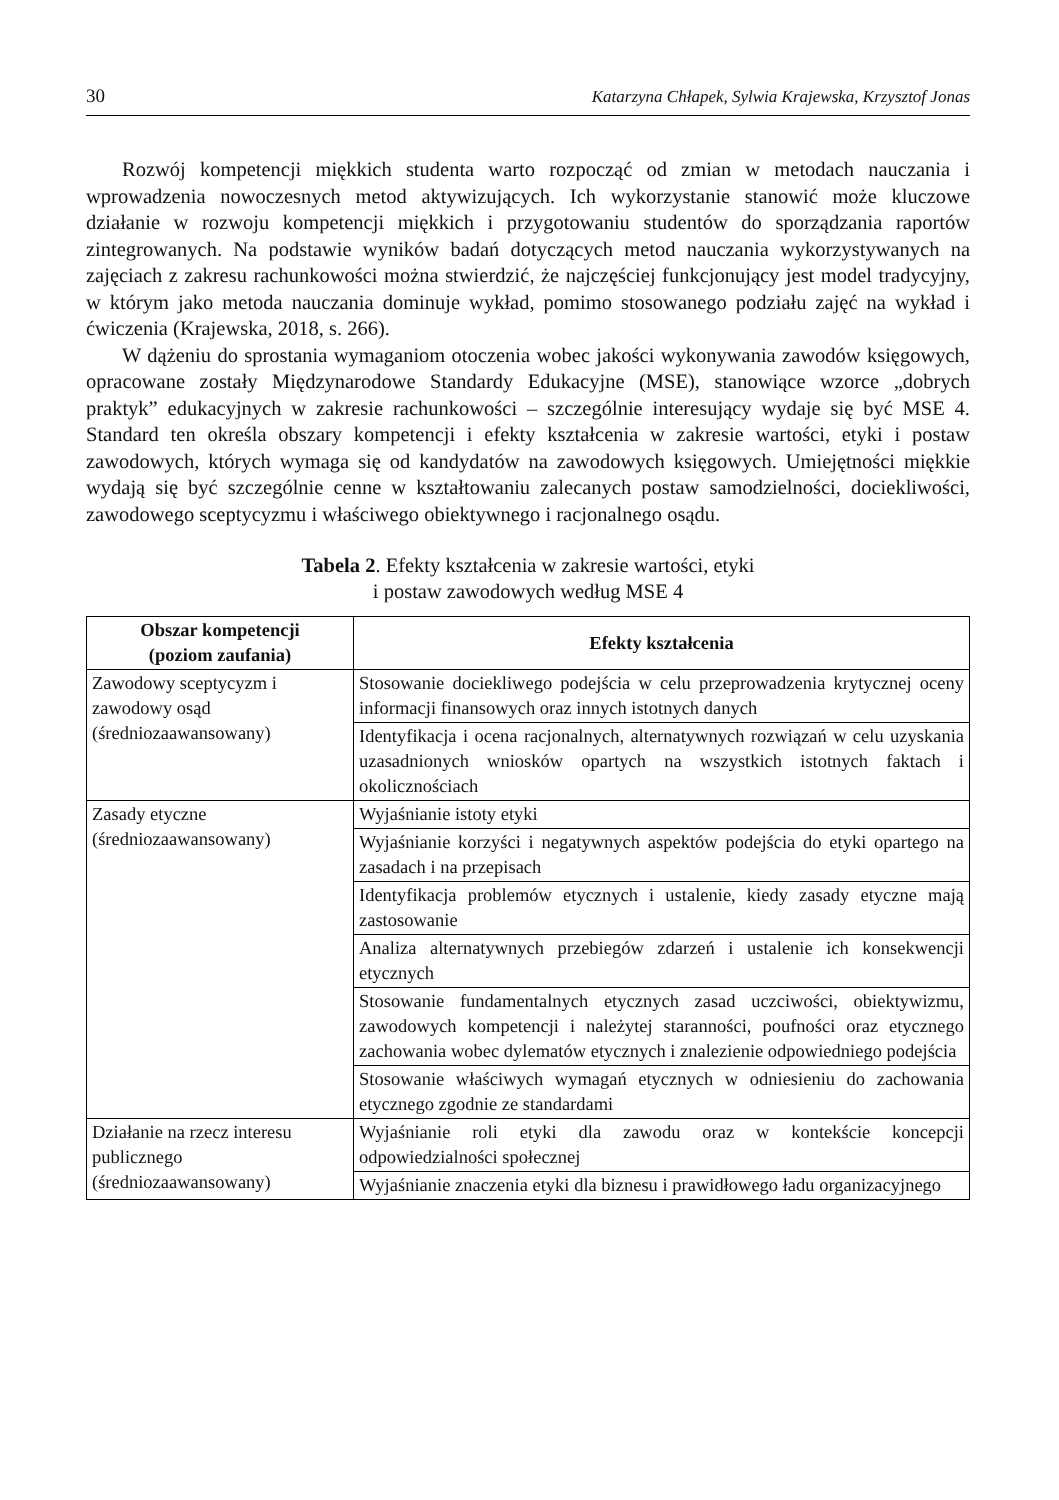30 Katarzyna Chłapek, Sylwia Krajewska, Krzysztof Jonas
Rozwój kompetencji miękkich studenta warto rozpocząć od zmian w metodach nauczania i wprowadzenia nowoczesnych metod aktywizujących. Ich wykorzystanie stanowić może kluczowe działanie w rozwoju kompetencji miękkich i przygotowaniu studentów do sporządzania raportów zintegrowanych. Na podstawie wyników badań dotyczących metod nauczania wykorzystywanych na zajęciach z zakresu rachunkowości można stwierdzić, że najczęściej funkcjonujący jest model tradycyjny, w którym jako metoda nauczania dominuje wykład, pomimo stosowanego podziału zajęć na wykład i ćwiczenia (Krajewska, 2018, s. 266).
W dążeniu do sprostania wymaganiom otoczenia wobec jakości wykonywania zawodów księgowych, opracowane zostały Międzynarodowe Standardy Edukacyjne (MSE), stanowiące wzorce „dobrych praktyk” edukacyjnych w zakresie rachunkowości – szczególnie interesujący wydaje się być MSE 4. Standard ten określa obszary kompetencji i efekty kształcenia w zakresie wartości, etyki i postaw zawodowych, których wymaga się od kandydatów na zawodowych księgowych. Umiejętności miękkie wydają się być szczególnie cenne w kształtowaniu zalecanych postaw samodzielności, dociekliwości, zawodowego sceptycyzmu i właściwego obiektywnego i racjonalnego osądu.
Tabela 2. Efekty kształcenia w zakresie wartości, etyki
i postaw zawodowych według MSE 4
| Obszar kompetencji (poziom zaufania) | Efekty kształcenia |
| --- | --- |
| Zawodowy sceptycyzm i zawodowy osąd (średniozaawansowany) | Stosowanie dociekliwego podejścia w celu przeprowadzenia krytycznej oceny informacji finansowych oraz innych istotnych danych |
| | Identyfikacja i ocena racjonalnych, alternatywnych rozwiązań w celu uzyskania uzasadnionych wniosków opartych na wszystkich istotnych faktach i okolicznościach |
| Zasady etyczne (średniozaawansowany) | Wyjaśnianie istoty etyki |
| | Wyjaśnianie korzyści i negatywnych aspektów podejścia do etyki opartego na zasadach i na przepisach |
| | Identyfikacja problemów etycznych i ustalenie, kiedy zasady etyczne mają zastosowanie |
| | Analiza alternatywnych przebiegów zdarzeń i ustalenie ich konsekwencji etycznych |
| | Stosowanie fundamentalnych etycznych zasad uczciwości, obiektywizmu, zawodowych kompetencji i należytej staranności, poufności oraz etycznego zachowania wobec dylematów etycznych i znalezienie odpowiedniego podejścia |
| | Stosowanie właściwych wymagań etycznych w odniesieniu do zachowania etycznego zgodnie ze standardami |
| Działanie na rzecz interesu publicznego (średniozaawansowany) | Wyjaśnianie roli etyki dla zawodu oraz w kontekście koncepcji odpowiedzialności społecznej |
| | Wyjaśnianie znaczenia etyki dla biznesu i prawidłowego ładu organizacyjnego |